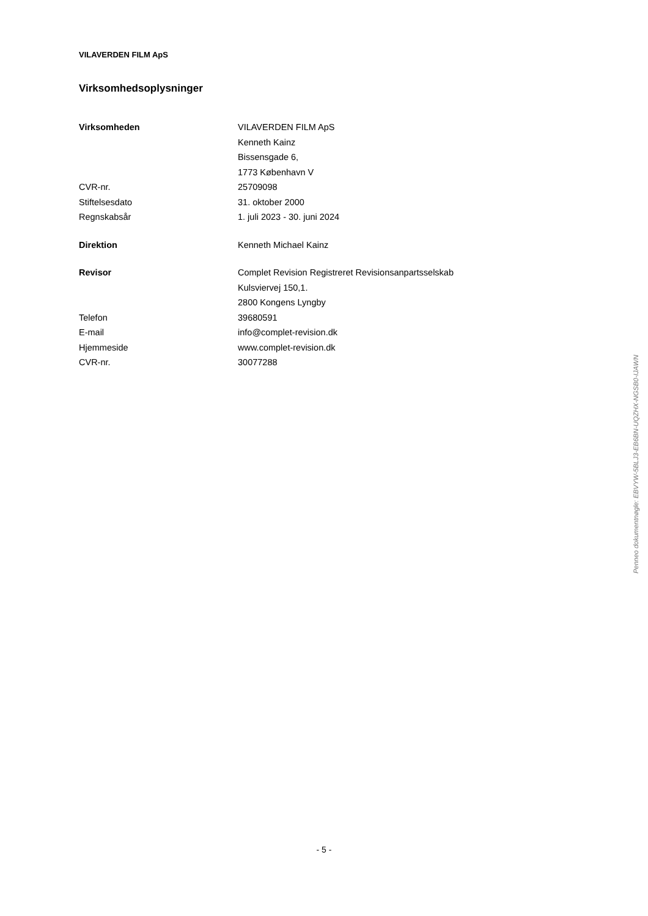VILAVERDEN FILM ApS
Virksomhedsoplysninger
| Virksomheden | VILAVERDEN FILM ApS |
| | Kenneth Kainz |
| | Bissensgade 6, |
| | 1773 København V |
| CVR-nr. | 25709098 |
| Stiftelsesdato | 31. oktober 2000 |
| Regnskabsår | 1. juli 2023 - 30. juni 2024 |
| Direktion | Kenneth Michael Kainz |
| Revisor | Complet Revision Registreret Revisionsanpartsselskab |
| | Kulsviervej 150,1. |
| | 2800 Kongens Lyngby |
| Telefon | 39680591 |
| E-mail | info@complet-revision.dk |
| Hjemmeside | www.complet-revision.dk |
| CVR-nr. | 30077288 |
- 5 -
Penneo dokumentnøgle: EBVYW-5BLJ3-EB6BN-UQZHX-NGSB0-IJAWN